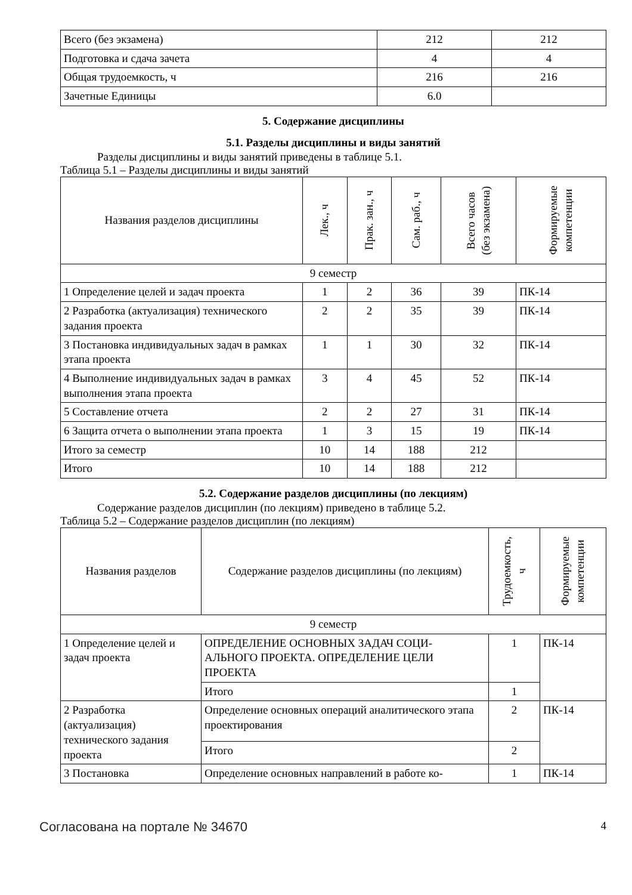| Всего (без экзамена) | 212 | 212 |
| Подготовка и сдача зачета | 4 | 4 |
| Общая трудоемкость, ч | 216 | 216 |
| Зачетные Единицы | 6.0 | |
5. Содержание дисциплины
5.1. Разделы дисциплины и виды занятий
Разделы дисциплины и виды занятий приведены в таблице 5.1.
Таблица 5.1 – Разделы дисциплины и виды занятий
| Названия разделов дисциплины | Лек., ч | Прак. зан., ч | Сам. раб., ч | Всего часов (без экзамена) | Формируемые компетенции |
| --- | --- | --- | --- | --- | --- |
| 9 семестр | | | | | |
| 1 Определение целей и задач проекта | 1 | 2 | 36 | 39 | ПК-14 |
| 2 Разработка (актуализация) технического задания проекта | 2 | 2 | 35 | 39 | ПК-14 |
| 3 Постановка индивидуальных задач в рамках этапа проекта | 1 | 1 | 30 | 32 | ПК-14 |
| 4 Выполнение индивидуальных задач в рамках выполнения этапа проекта | 3 | 4 | 45 | 52 | ПК-14 |
| 5 Составление отчета | 2 | 2 | 27 | 31 | ПК-14 |
| 6 Защита отчета о выполнении этапа проекта | 1 | 3 | 15 | 19 | ПК-14 |
| Итого за семестр | 10 | 14 | 188 | 212 | |
| Итого | 10 | 14 | 188 | 212 | |
5.2. Содержание разделов дисциплины (по лекциям)
Содержание разделов дисциплин (по лекциям) приведено в таблице 5.2.
Таблица 5.2 – Содержание разделов дисциплин (по лекциям)
| Названия разделов | Содержание разделов дисциплины (по лекциям) | Трудоемкость, ч | Формируемые компетенции |
| --- | --- | --- | --- |
| 9 семестр | | | |
| 1 Определение целей и задач проекта | ОПРЕДЕЛЕНИЕ ОСНОВНЫХ ЗАДАЧ СОЦИ-АЛЬНОГО ПРОЕКТА. ОПРЕДЕЛЕНИЕ ЦЕЛИ ПРОЕКТА | 1 | ПК-14 |
| | Итого | 1 | |
| 2 Разработка (актуализация) технического задания проекта | Определение основных операций аналитического этапа проектирования | 2 | ПК-14 |
| | Итого | 2 | |
| 3 Постановка | Определение основных направлений в работе ко- | 1 | ПК-14 |
Согласована на портале № 34670 4